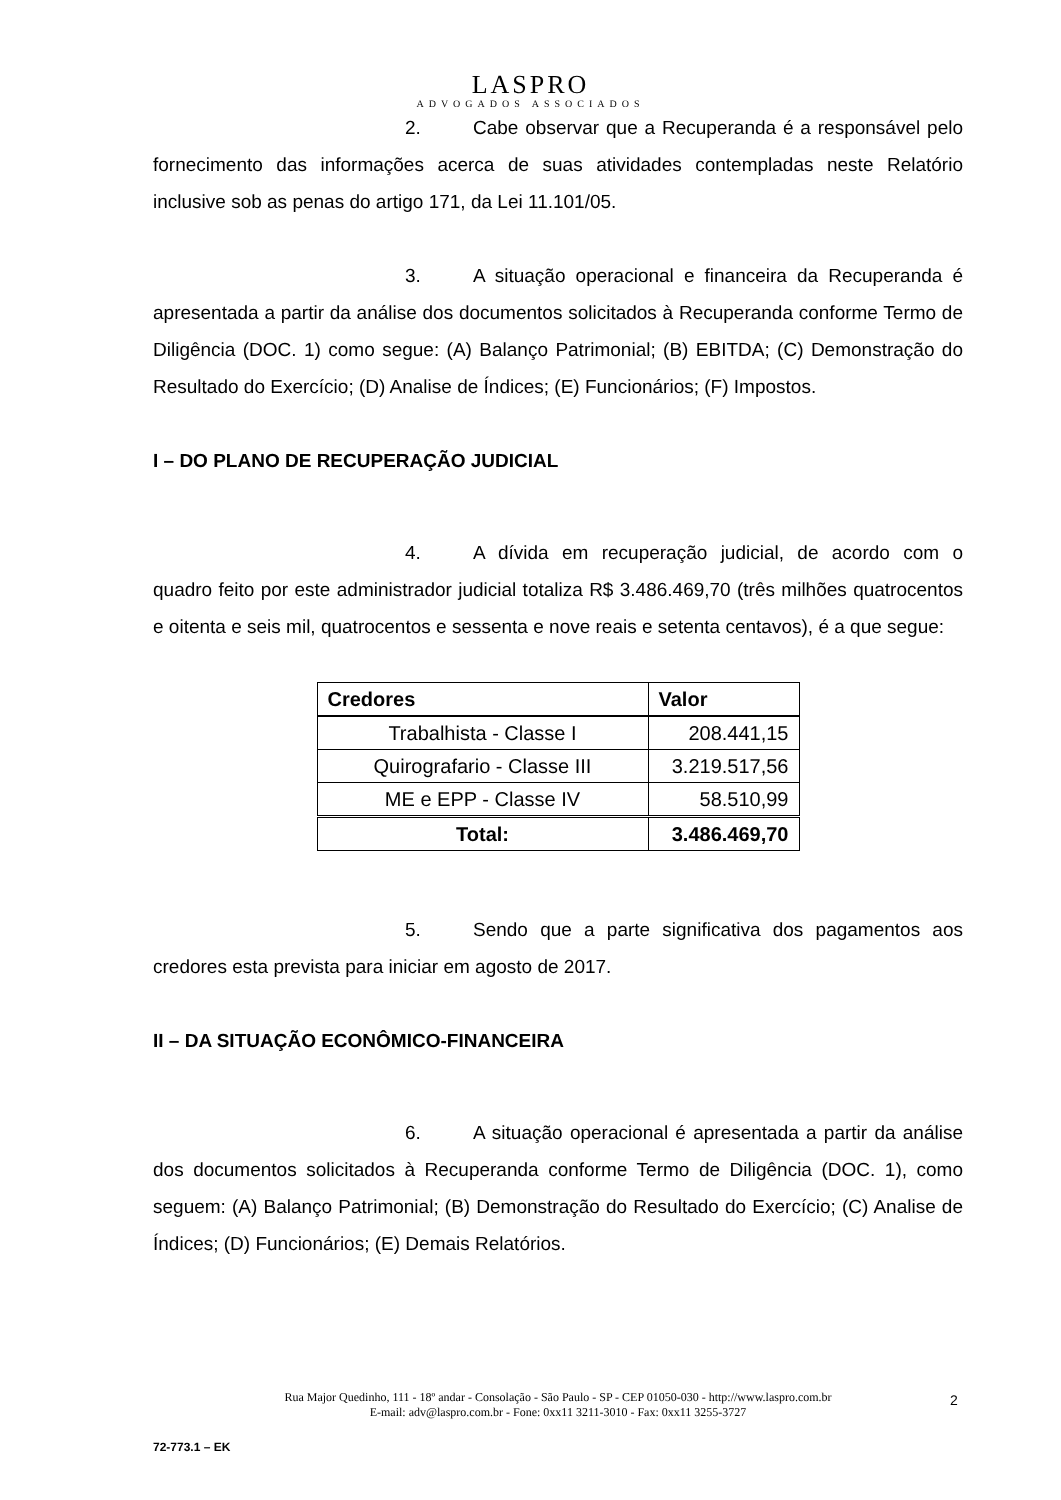LASPRO
ADVOGADOS ASSOCIADOS
2. Cabe observar que a Recuperanda é a responsável pelo fornecimento das informações acerca de suas atividades contempladas neste Relatório inclusive sob as penas do artigo 171, da Lei 11.101/05.
3. A situação operacional e financeira da Recuperanda é apresentada a partir da análise dos documentos solicitados à Recuperanda conforme Termo de Diligência (DOC. 1) como segue: (A) Balanço Patrimonial; (B) EBITDA; (C) Demonstração do Resultado do Exercício; (D) Analise de Índices; (E) Funcionários; (F) Impostos.
I – DO PLANO DE RECUPERAÇÃO JUDICIAL
4. A dívida em recuperação judicial, de acordo com o quadro feito por este administrador judicial totaliza R$ 3.486.469,70 (três milhões quatrocentos e oitenta e seis mil, quatrocentos e sessenta e nove reais e setenta centavos), é a que segue:
| Credores | Valor |
| --- | --- |
| Trabalhista - Classe I | 208.441,15 |
| Quirografario - Classe III | 3.219.517,56 |
| ME e EPP - Classe IV | 58.510,99 |
| Total: | 3.486.469,70 |
5. Sendo que a parte significativa dos pagamentos aos credores esta prevista para iniciar em agosto de 2017.
II – DA SITUAÇÃO ECONÔMICO-FINANCEIRA
6. A situação operacional é apresentada a partir da análise dos documentos solicitados à Recuperanda conforme Termo de Diligência (DOC. 1), como seguem: (A) Balanço Patrimonial; (B) Demonstração do Resultado do Exercício; (C) Analise de Índices; (D) Funcionários; (E) Demais Relatórios.
Rua Major Quedinho, 111 - 18º andar - Consolação - São Paulo - SP - CEP 01050-030 - http://www.laspro.com.br
E-mail: adv@laspro.com.br - Fone: 0xx11 3211-3010 - Fax: 0xx11 3255-3727
2
72-773.1 – EK